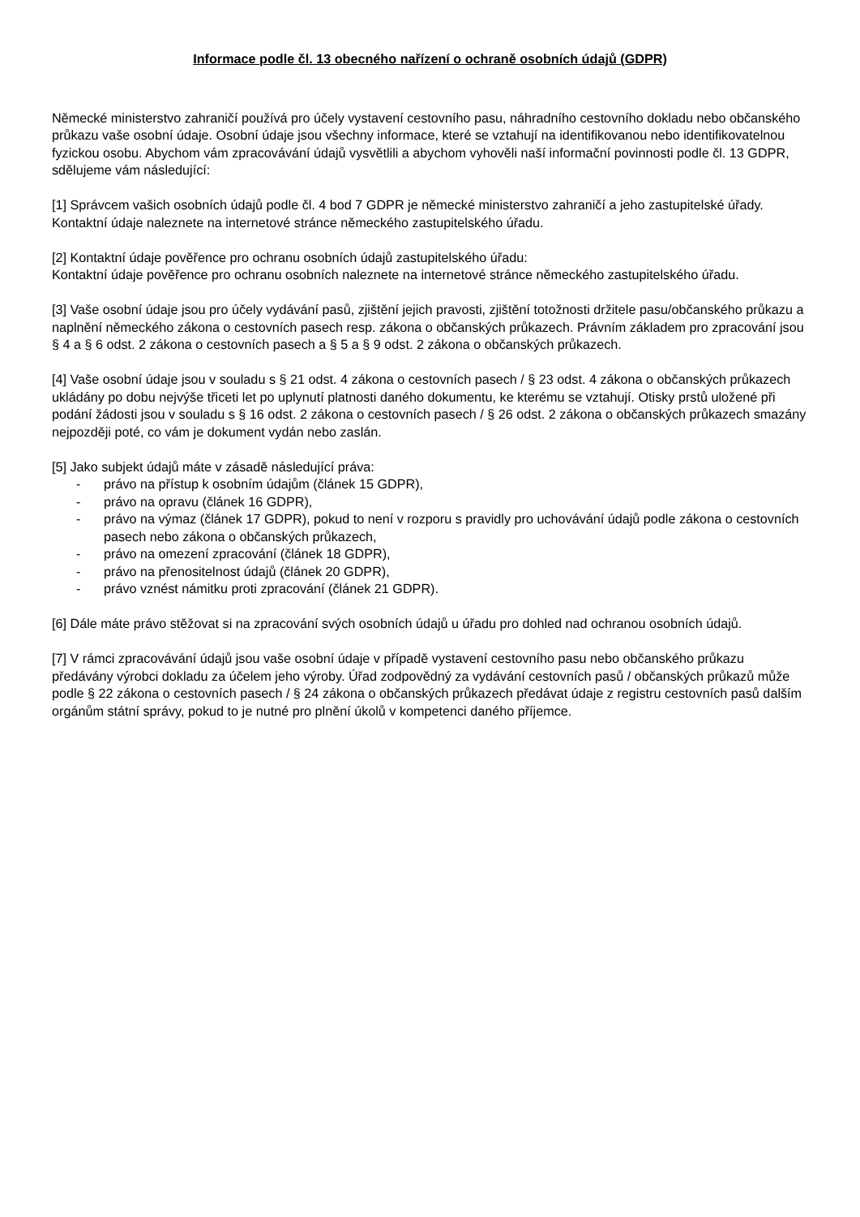Informace podle čl. 13 obecného nařízení o ochraně osobních údajů (GDPR)
Německé ministerstvo zahraničí používá pro účely vystavení cestovního pasu, náhradního cestovního dokladu nebo občanského průkazu vaše osobní údaje. Osobní údaje jsou všechny informace, které se vztahují na identifikovanou nebo identifikovatelnou fyzickou osobu. Abychom vám zpracovávání údajů vysvětlili a abychom vyhověli naší informační povinnosti podle čl. 13 GDPR, sdělujeme vám následující:
[1] Správcem vašich osobních údajů podle čl. 4 bod 7 GDPR je německé ministerstvo zahraničí a jeho zastupitelské úřady. Kontaktní údaje naleznete na internetové stránce německého zastupitelského úřadu.
[2] Kontaktní údaje pověřence pro ochranu osobních údajů zastupitelského úřadu:
Kontaktní údaje pověřence pro ochranu osobních naleznete na internetové stránce německého zastupitelského úřadu.
[3] Vaše osobní údaje jsou pro účely vydávání pasů, zjištění jejich pravosti, zjištění totožnosti držitele pasu/občanského průkazu a naplnění německého zákona o cestovních pasech resp. zákona o občanských průkazech. Právním základem pro zpracování jsou § 4 a § 6 odst. 2 zákona o cestovních pasech a § 5 a § 9 odst. 2 zákona o občanských průkazech.
[4] Vaše osobní údaje jsou v souladu s § 21 odst. 4 zákona o cestovních pasech / § 23 odst. 4 zákona o občanských průkazech ukládány po dobu nejvýše třiceti let po uplynutí platnosti daného dokumentu, ke kterému se vztahují. Otisky prstů uložené při podání žádosti jsou v souladu s § 16 odst. 2 zákona o cestovních pasech / § 26 odst. 2 zákona o občanských průkazech smazány nejpozději poté, co vám je dokument vydán nebo zaslán.
[5] Jako subjekt údajů máte v zásadě následující práva:
- právo na přístup k osobním údajům (článek 15 GDPR),
- právo na opravu (článek 16 GDPR),
- právo na výmaz (článek 17 GDPR), pokud to není v rozporu s pravidly pro uchovávání údajů podle zákona o cestovních pasech nebo zákona o občanských průkazech,
- právo na omezení zpracování (článek 18 GDPR),
- právo na přenositelnost údajů (článek 20 GDPR),
- právo vznést námitku proti zpracování (článek 21 GDPR).
[6] Dále máte právo stěžovat si na zpracování svých osobních údajů u úřadu pro dohled nad ochranou osobních údajů.
[7] V rámci zpracovávání údajů jsou vaše osobní údaje v případě vystavení cestovního pasu nebo občanského průkazu předávány výrobci dokladu za účelem jeho výroby. Úřad zodpovědný za vydávání cestovních pasů / občanských průkazů může podle § 22 zákona o cestovních pasech / § 24 zákona o občanských průkazech předávat údaje z registru cestovních pasů dalším orgánům státní správy, pokud to je nutné pro plnění úkolů v kompetenci daného příjemce.